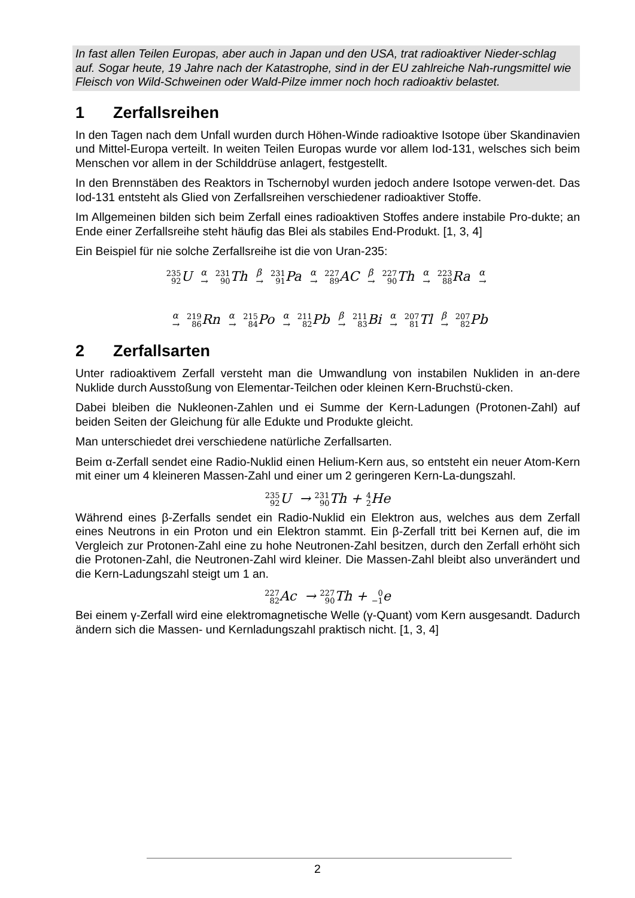In fast allen Teilen Europas, aber auch in Japan und den USA, trat radioaktiver Nieder-schlag auf. Sogar heute, 19 Jahre nach der Katastrophe, sind in der EU zahlreiche Nah-rungsmittel wie Fleisch von Wild-Schweinen oder Wald-Pilze immer noch hoch radioaktiv belastet.
1 Zerfallsreihen
In den Tagen nach dem Unfall wurden durch Höhen-Winde radioaktive Isotope über Skandinavien und Mittel-Europa verteilt. In weiten Teilen Europas wurde vor allem Iod-131, welsches sich beim Menschen vor allem in der Schilddrüse anlagert, festgestellt.
In den Brennstäben des Reaktors in Tschernobyl wurden jedoch andere Isotope verwen-det. Das Iod-131 entsteht als Glied von Zerfallsreihen verschiedener radioaktiver Stoffe.
Im Allgemeinen bilden sich beim Zerfall eines radioaktiven Stoffes andere instabile Pro-dukte; an Ende einer Zerfallsreihe steht häufig das Blei als stabiles End-Produkt. [1, 3, 4]
Ein Beispiel für nie solche Zerfallsreihe ist die von Uran-235:
235
92 U α
→ 231
90 Th β
→ 231
91 Pa α
→ 227
89 AC β
→ 227
90 Th α
→ 223
88 Ra α
→
α
→ 219
86 Rn α
→ 215
84 Po α
→ 211
82 Pb β
→ 211
83 Bi α
→ 207
81 Tl β
→ 207
82 Pb
2 Zerfallsarten
Unter radioaktivem Zerfall versteht man die Umwandlung von instabilen Nukliden in an-dere Nuklide durch Ausstoßung von Elementar-Teilchen oder kleinen Kern-Bruchstü-cken.
Dabei bleiben die Nukleonen-Zahlen und ei Summe der Kern-Ladungen (Protonen-Zahl) auf beiden Seiten der Gleichung für alle Edukte und Produkte gleicht.
Man unterschiedet drei verschiedene natürliche Zerfallsarten.
Beim α-Zerfall sendet eine Radio-Nuklid einen Helium-Kern aus, so entsteht ein neuer Atom-Kern mit einer um 4 kleineren Massen-Zahl und einer um 2 geringeren Kern-La-dungszahl.
235
92 U → 231
90 Th + 4
2 He
Während eines β-Zerfalls sendet ein Radio-Nuklid ein Elektron aus, welches aus dem Zerfall eines Neutrons in ein Proton und ein Elektron stammt. Ein β-Zerfall tritt bei Kernen auf, die im Vergleich zur Protonen-Zahl eine zu hohe Neutronen-Zahl besitzen, durch den Zerfall erhöht sich die Protonen-Zahl, die Neutronen-Zahl wird kleiner. Die Massen-Zahl bleibt also unverändert und die Kern-Ladungszahl steigt um 1 an.
227
82 Ac → 227
90 Th + 0
−1e
Bei einem γ-Zerfall wird eine elektromagnetische Welle (γ-Quant) vom Kern ausgesandt. Dadurch ändern sich die Massen- und Kernladungszahl praktisch nicht. [1, 3, 4]
2